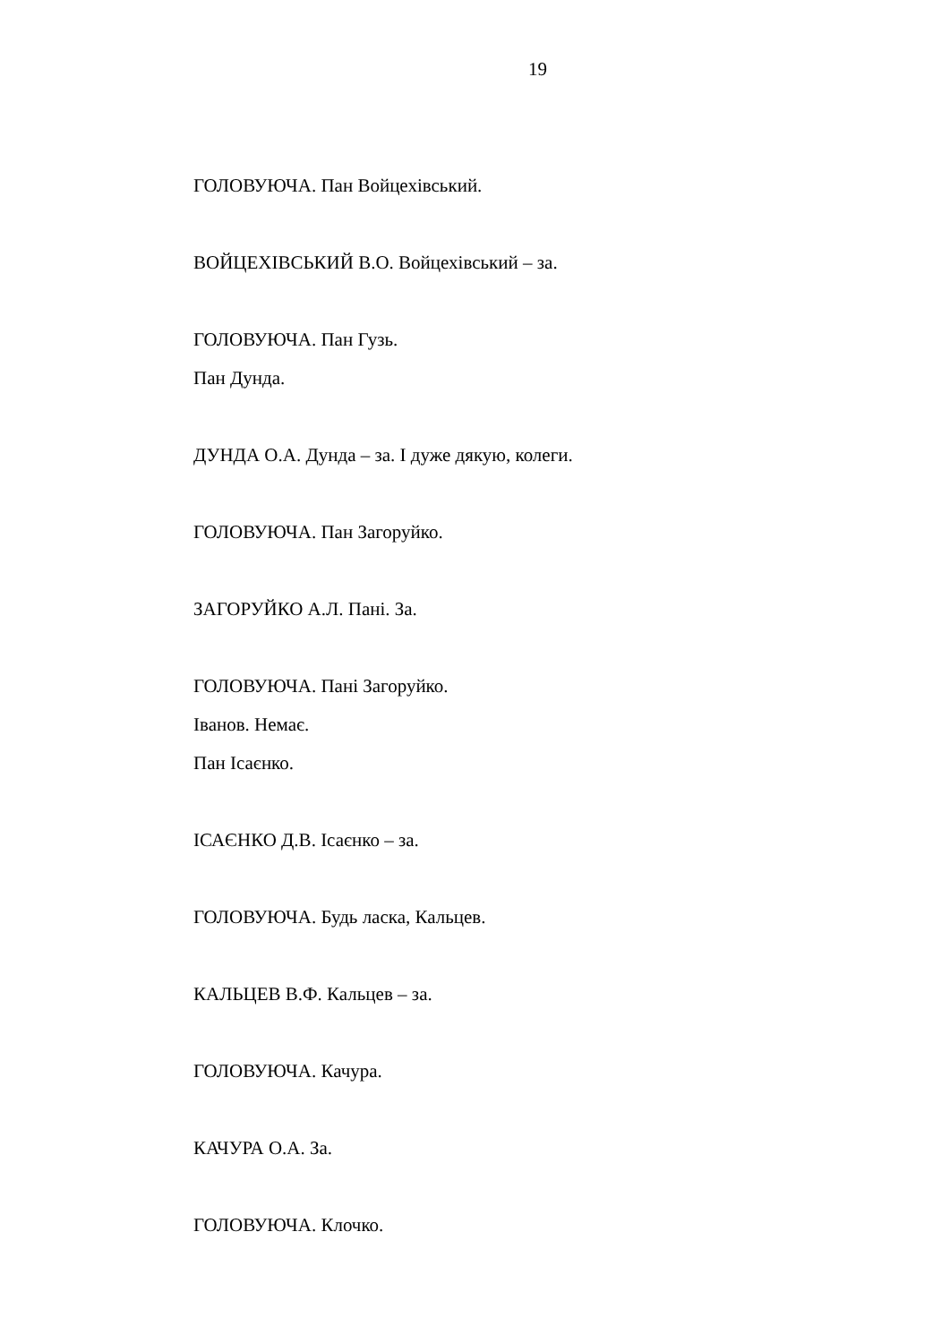19
ГОЛОВУЮЧА. Пан Войцехівський.
ВОЙЦЕХІВСЬКИЙ В.О. Войцехівський – за.
ГОЛОВУЮЧА. Пан Гузь.
Пан Дунда.
ДУНДА О.А. Дунда – за. І дуже дякую, колеги.
ГОЛОВУЮЧА. Пан Загоруйко.
ЗАГОРУЙКО А.Л. Пані. За.
ГОЛОВУЮЧА. Пані Загоруйко.
Іванов. Немає.
Пан Ісаєнко.
ІСАЄНКО Д.В. Ісаєнко – за.
ГОЛОВУЮЧА. Будь ласка, Кальцев.
КАЛЬЦЕВ В.Ф. Кальцев – за.
ГОЛОВУЮЧА. Качура.
КАЧУРА О.А. За.
ГОЛОВУЮЧА. Клочко.